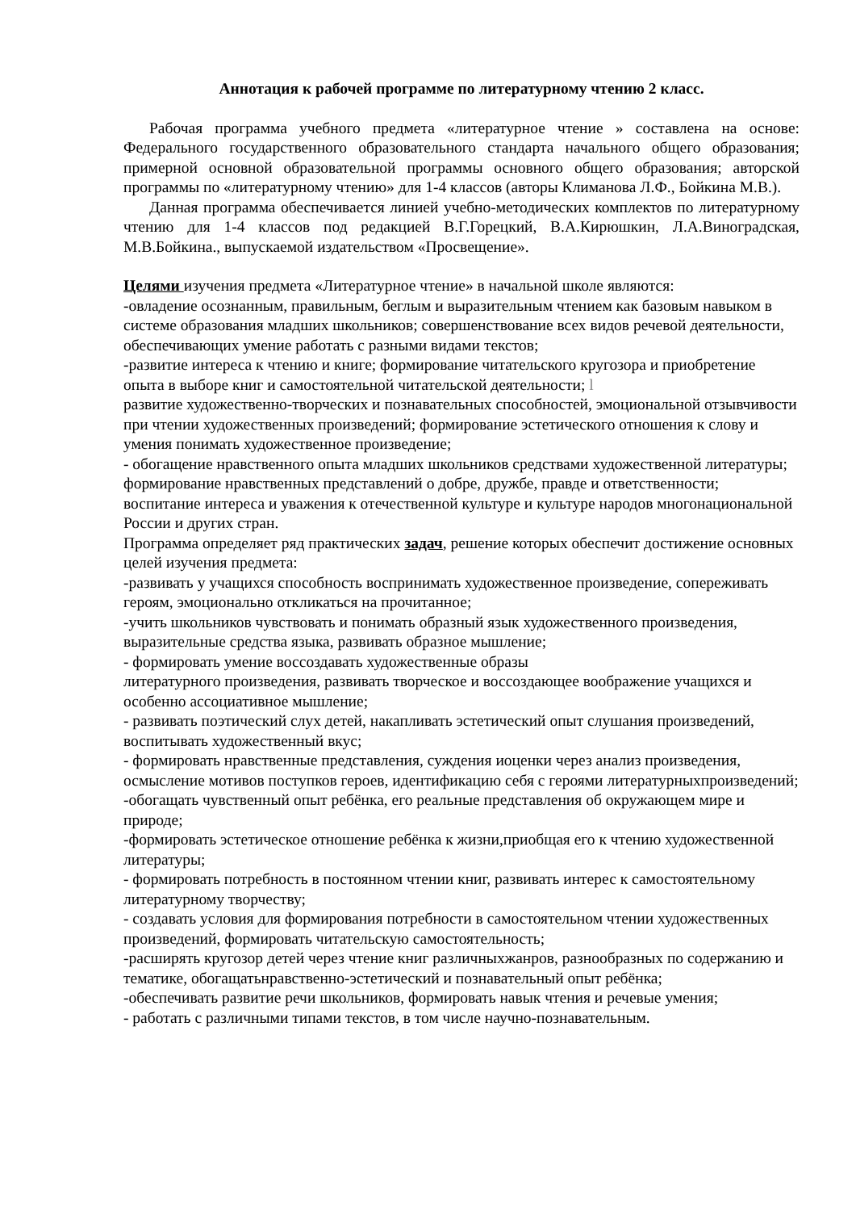Аннотация к рабочей программе по литературному чтению 2 класс.
Рабочая программа учебного предмета «литературное чтение » составлена на основе: Федерального государственного образовательного стандарта начального общего образования; примерной основной образовательной программы основного общего образования; авторской программы по «литературному чтению» для 1-4 классов (авторы Климанова Л.Ф., Бойкина М.В.).
Данная программа обеспечивается линией учебно-методических комплектов по литературному чтению для 1-4 классов под редакцией В.Г.Горецкий, В.А.Кирюшкин, Л.А.Виноградская, М.В.Бойкина., выпускаемой издательством «Просвещение».
Целями изучения предмета «Литературное чтение» в начальной школе являются:
-овладение осознанным, правильным, беглым и выразительным чтением как базовым навыком в системе образования младших школьников; совершенствование всех видов речевой деятельности, обеспечивающих умение работать с разными видами текстов;
-развитие интереса к чтению и книге; формирование читательского кругозора и приобретение опыта в выборе книг и самостоятельной читательской деятельности; l
развитие художественно-творческих и познавательных способностей, эмоциональной отзывчивости при чтении художественных произведений; формирование эстетического отношения к слову и умения понимать художественное произведение;
- обогащение нравственного опыта младших школьников средствами художественной литературы; формирование нравственных представлений о добре, дружбе, правде и ответственности; воспитание интереса и уважения к отечественной культуре и культуре народов многонациональной России и других стран.
Программа определяет ряд практических задач, решение которых обеспечит достижение основных целей изучения предмета:
-развивать у учащихся способность воспринимать художественное произведение, сопереживать героям, эмоционально откликаться на прочитанное;
-учить школьников чувствовать и понимать образный язык художественного произведения, выразительные средства языка, развивать образное мышление;
- формировать умение воссоздавать художественные образы
литературного произведения, развивать творческое и воссоздающее воображение учащихся и особенно ассоциативное мышление;
- развивать поэтический слух детей, накапливать эстетический опыт слушания произведений, воспитывать художественный вкус;
- формировать нравственные представления, суждения иоценки через анализ произведения, осмысление мотивов поступков героев, идентификацию себя с героями литературныхпроизведений;
-обогащать чувственный опыт ребёнка, его реальные представления об окружающем мире и природе;
-формировать эстетическое отношение ребёнка к жизни,приобщая его к чтению художественной литературы;
- формировать потребность в постоянном чтении книг, развивать интерес к самостоятельному литературному творчеству;
- создавать условия для формирования потребности в самостоятельном чтении художественных произведений, формировать читательскую самостоятельность;
-расширять кругозор детей через чтение книг различныхжанров, разнообразных по содержанию и тематике, обогащатьнравственно-эстетический и познавательный опыт ребёнка;
-обеспечивать развитие речи школьников, формировать навык чтения и речевые умения;
- работать с различными типами текстов, в том числе научно-познавательным.